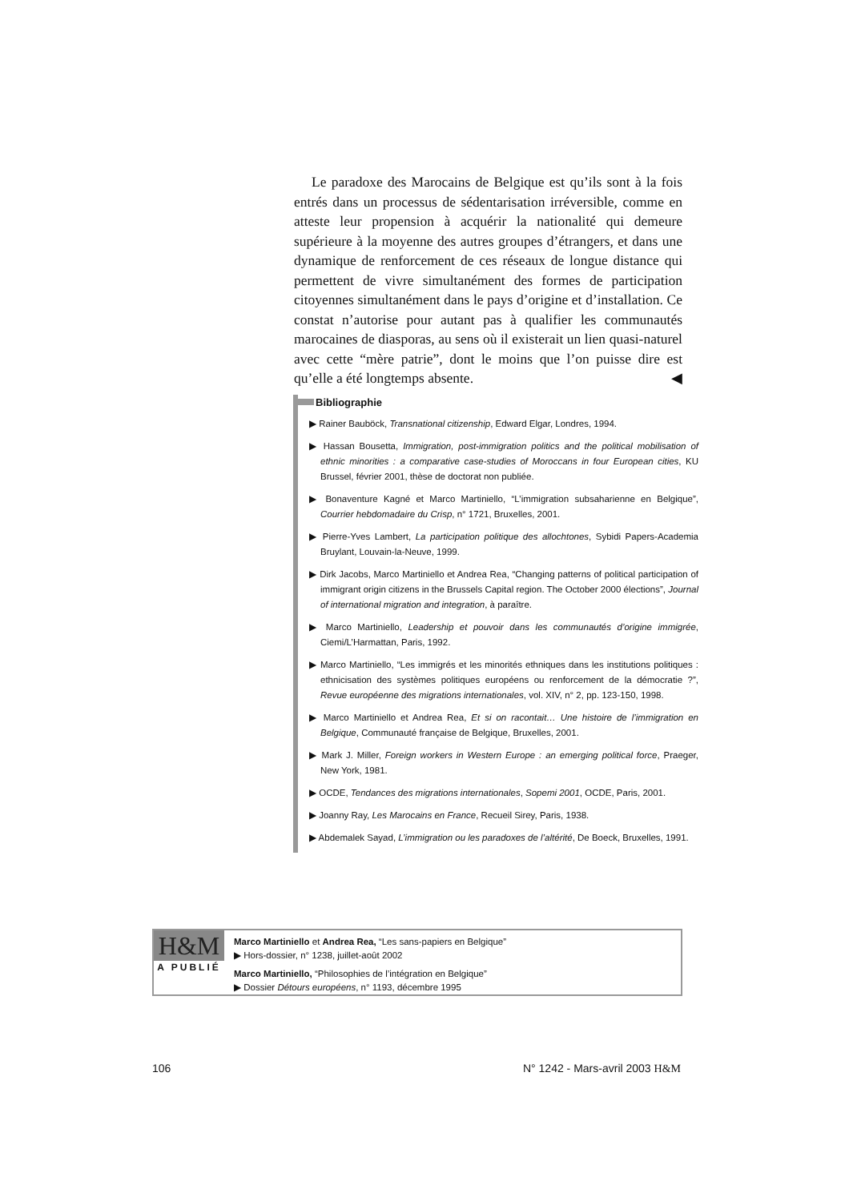Le paradoxe des Marocains de Belgique est qu’ils sont à la fois entrés dans un processus de sédentarisation irréversible, comme en atteste leur propension à acquérir la nationalité qui demeure supérieure à la moyenne des autres groupes d’étrangers, et dans une dynamique de renforcement de ces réseaux de longue distance qui permettent de vivre simultanément des formes de participation citoyennes simultanément dans le pays d’origine et d’installation. Ce constat n’autorise pour autant pas à qualifier les communautés marocaines de diasporas, au sens où il existerait un lien quasi-naturel avec cette “mère patrie”, dont le moins que l’on puisse dire est qu’elle a été longtemps absente. ◀
Bibliographie
▶ Rainer Bauböck, Transnational citizenship, Edward Elgar, Londres, 1994.
▶ Hassan Bousetta, Immigration, post-immigration politics and the political mobilisation of ethnic minorities : a comparative case-studies of Moroccans in four European cities, KU Brussel, février 2001, thèse de doctorat non publiée.
▶ Bonaventure Kagné et Marco Martiniello, “L’immigration subsaharienne en Belgique”, Courrier hebdomadaire du Crisp, n° 1721, Bruxelles, 2001.
▶ Pierre-Yves Lambert, La participation politique des allochtones, Sybidi Papers-Academia Bruylant, Louvain-la-Neuve, 1999.
▶ Dirk Jacobs, Marco Martiniello et Andrea Rea, “Changing patterns of political participation of immigrant origin citizens in the Brussels Capital region. The October 2000 élections”, Journal of international migration and integration, à paraître.
▶ Marco Martiniello, Leadership et pouvoir dans les communautés d’origine immigrée, Ciemi/L’Harmattan, Paris, 1992.
▶ Marco Martiniello, “Les immigrés et les minorités ethniques dans les institutions politiques : ethnicisation des systèmes politiques européens ou renforcement de la démocratie ?”, Revue européenne des migrations internationales, vol. XIV, n° 2, pp. 123-150, 1998.
▶ Marco Martiniello et Andrea Rea, Et si on racontait… Une histoire de l’immigration en Belgique, Communauté française de Belgique, Bruxelles, 2001.
▶ Mark J. Miller, Foreign workers in Western Europe : an emerging political force, Praeger, New York, 1981.
▶ OCDE, Tendances des migrations internationales, Sopemi 2001, OCDE, Paris, 2001.
▶ Joanny Ray, Les Marocains en France, Recueil Sirey, Paris, 1938.
▶ Abdemalek Sayad, L’immigration ou les paradoxes de l’altérité, De Boeck, Bruxelles, 1991.
H&M
A PUBLIÉ
Marco Martiniello et Andrea Rea, “Les sans-papiers en Belgique”
▶ Hors-dossier, n° 1238, juillet-août 2002
Marco Martiniello, “Philosophies de l’intégration en Belgique”
▶ Dossier Détours européens, n° 1193, décembre 1995
106 N° 1242 - Mars-avril 2003 H&M